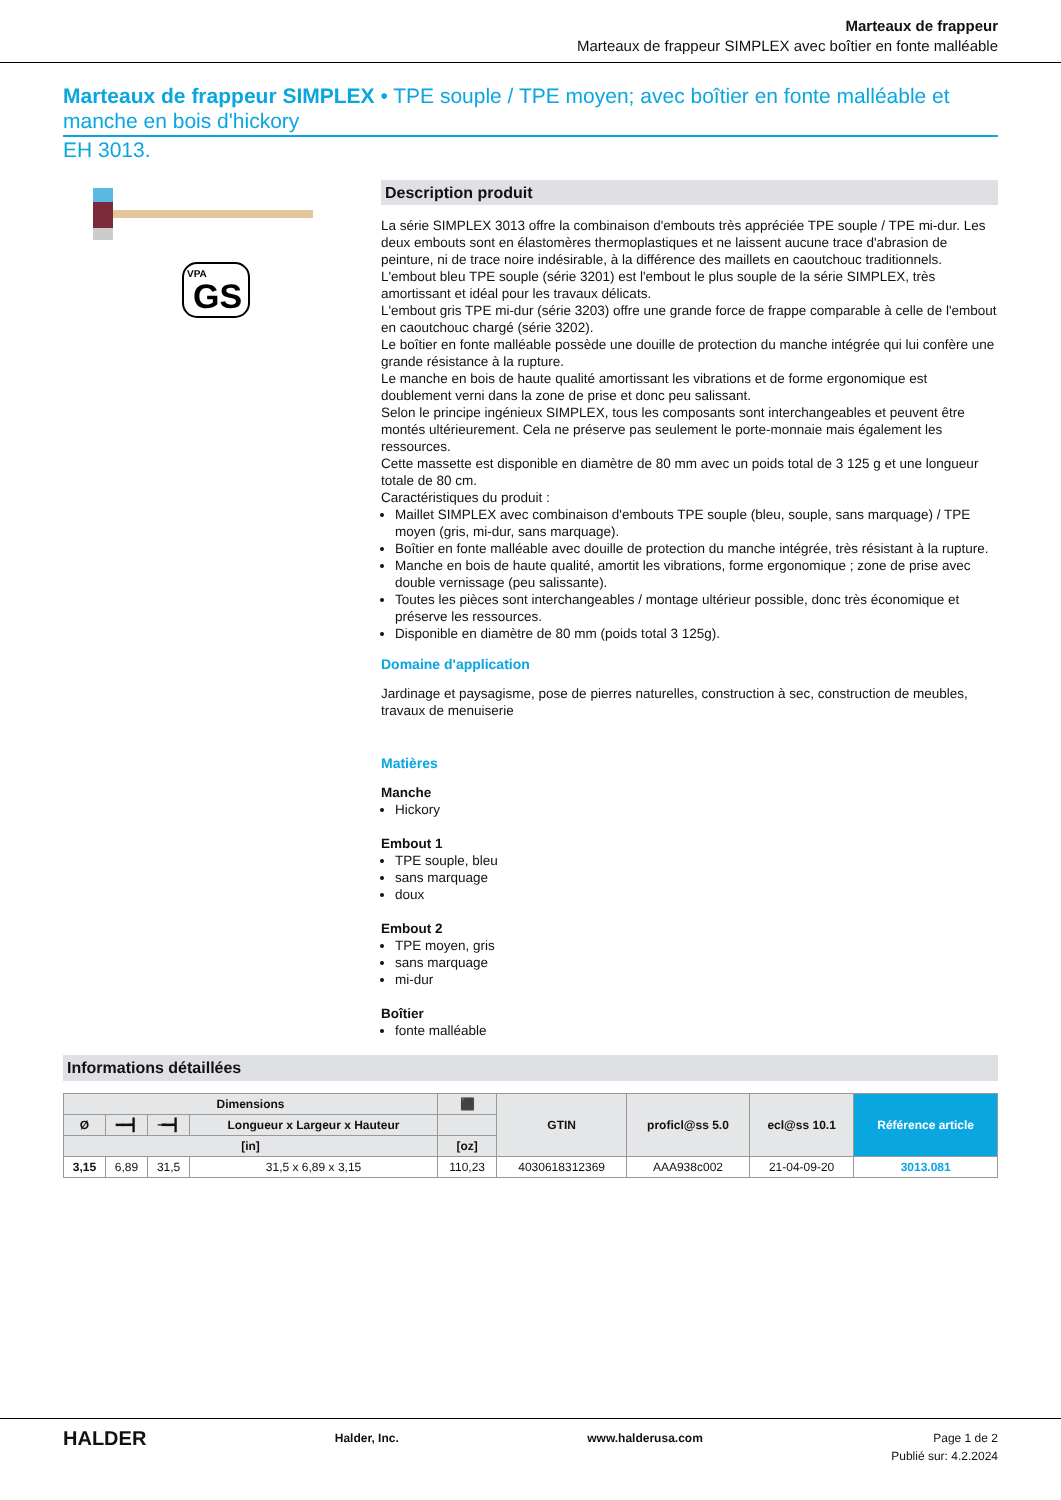Marteaux de frappeur
Marteaux de frappeur SIMPLEX avec boîtier en fonte malléable
Marteaux de frappeur SIMPLEX • TPE souple / TPE moyen; avec boîtier en fonte malléable et manche en bois d'hickory
EH 3013.
VPA
GS
Description produit
La série SIMPLEX 3013 offre la combinaison d'embouts très appréciée TPE souple / TPE mi-dur. Les deux embouts sont en élastomères thermoplastiques et ne laissent aucune trace d'abrasion de peinture, ni de trace noire indésirable, à la différence des maillets en caoutchouc traditionnels.
L'embout bleu TPE souple (série 3201) est l'embout le plus souple de la série SIMPLEX, très amortissant et idéal pour les travaux délicats.
L'embout gris TPE mi-dur (série 3203) offre une grande force de frappe comparable à celle de l'embout en caoutchouc chargé (série 3202).
Le boîtier en fonte malléable possède une douille de protection du manche intégrée qui lui confère une grande résistance à la rupture.
Le manche en bois de haute qualité amortissant les vibrations et de forme ergonomique est doublement verni dans la zone de prise et donc peu salissant.
Selon le principe ingénieux SIMPLEX, tous les composants sont interchangeables et peuvent être montés ultérieurement. Cela ne préserve pas seulement le porte-monnaie mais également les ressources.
Cette massette est disponible en diamètre de 80 mm avec un poids total de 3 125 g et une longueur totale de 80 cm.
Caractéristiques du produit :
Maillet SIMPLEX avec combinaison d'embouts TPE souple (bleu, souple, sans marquage) / TPE moyen (gris, mi-dur, sans marquage).
Boîtier en fonte malléable avec douille de protection du manche intégrée, très résistant à la rupture.
Manche en bois de haute qualité, amortit les vibrations, forme ergonomique ; zone de prise avec double vernissage (peu salissante).
Toutes les pièces sont interchangeables / montage ultérieur possible, donc très économique et préserve les ressources.
Disponible en diamètre de 80 mm (poids total 3 125g).
Domaine d'application
Jardinage et paysagisme, pose de pierres naturelles, construction à sec, construction de meubles, travaux de menuiserie
Matières
Manche
Hickory
Embout 1
TPE souple, bleu
sans marquage
doux
Embout 2
TPE moyen, gris
sans marquage
mi-dur
Boîtier
fonte malléable
Informations détaillées
| Dimensions | | | | ⬛ | GTIN | proficl@ss 5.0 | ecl@ss 10.1 | Référence article |
| --- | --- | --- | --- | --- | --- | --- | --- | --- |
| Ø | ━━┫ | ╼━┫ | Longueur x Largeur x Hauteur | | | | | |
| [in] | | | | [oz] | | | | |
| 3,15 | 6,89 | 31,5 | 31,5 x 6,89 x 3,15 | 110,23 | 4030618312369 | AAA938c002 | 21-04-09-20 | 3013.081 |
HALDER Halder, Inc. www.halderusa.com Page 1 de 2
Publié sur: 4.2.2024